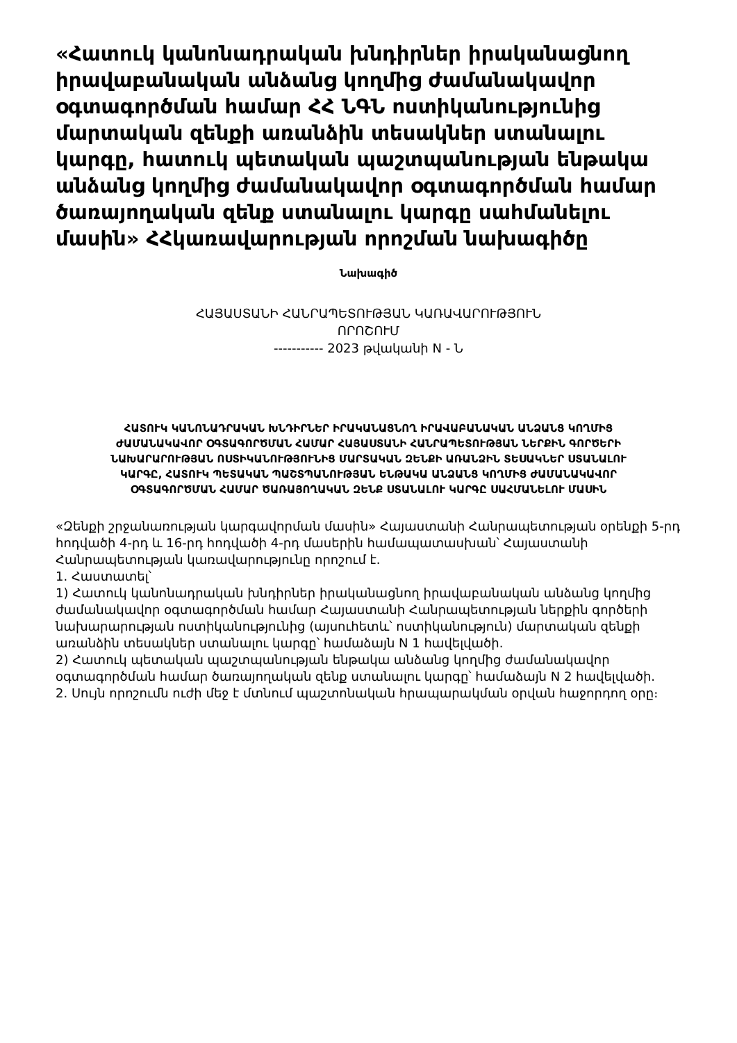«Հատուկ կանոնադրական խնդիրներ իրականացնող իրավաբանական անձանց կողմից ժամանակավոր օգտագործման համար ՀՀ ՆԳՆ ոստիկանությունից մարտական զենքի առանձին տեսակներ ստանալու կարգը, հատուկ պետական պաշտպանության ենթակա անձանց կողմից ժամանակավոր օգտագործման համար ծառայողական զենք ստանալու կարգը սահմանելու մասին» ՀՀկառավարության որոշման նախագիծը
Նախագիծ
ՀԱՅԱՍՏԱՆԻ ՀԱՆՐԱՊԵՏՈՒԹՅԱՆ ԿԱՌԱՎԱՐՈՒԹՅՈՒՆ
ՈՐՈՇՈՒՄ
----------- 2023 թվականի N - Ն
ՀԱՏՈՒԿ ԿԱՆՈՆԱԴՐԱԿԱՆ ԽՆԴԻՐՆԵՐ ԻՐԱԿԱՆԱՑՆՈՂ ԻՐԱՎԱԲԱՆԱԿԱՆ ԱՆՁԱՆՑ ԿՈՂՄԻՑ ԺԱՄԱՆԱԿԱՎՈՐ ՕԳՏԱԳՈՐԾՄԱՆ ՀԱՄԱՐ ՀԱՅԱՍՏԱՆԻ ՀԱՆՐԱՊԵՏՈՒԹՅԱՆ ՆԵՐՔԻՆ ԳՈՐԾԵՐԻ ՆԱԽԱՐԱՐՈՒԹՅԱՆ ՈՍՏԻԿԱՆՈՒԹՅՈՒՆԻՑ ՄԱՐՏԱԿԱՆ ԶԵՆՔԻ ԱՌԱՆՁԻՆ ՏԵՍԱԿՆԵՐ ՍՏԱՆԱԼՈՒ ԿԱՐԳԸ, ՀԱՏՈՒԿ ՊԵՏԱԿԱՆ ՊԱՇՏՊԱՆՈՒԹՅԱՆ ԵՆԹԱԿԱ ԱՆՁԱՆՑ ԿՈՂՄԻՑ ԺԱՄԱՆԱԿԱՎՈՐ ՕԳՏԱԳՈՐԾՄԱՆ ՀԱՄԱՐ ԾԱՌԱՅՈՂԱԿԱՆ ԶԵՆՔ ՍՏԱՆԱԼՈՒ ԿԱՐԳԸ ՍԱՀՄԱՆԵԼՈՒ ՄԱՍԻՆ
«Զենքի շրջանառության կարգավորման մասին» Հայաստանի Հանրապետության օրենքի 5-րդ հոդվածի 4-րդ և 16-րդ հոդվածի 4-րդ մասերին համապատասխան՝ Հայաստանի Հանրապետության կառավարությունը որոշում է.
1. Հաստատել՝
1) Հատուկ կանոնադրական խնդիրներ իրականացնող իրավաբանական անձանց կողմից ժամանակավոր օգտագործման համար Հայաստանի Հանրապետության ներքին գործերի նախարարության ոստիկանությունից (այսուհետև՝ ոստիկանություն) մարտական զենքի առանձին տեսակներ ստանալու կարգը՝ համաձայն N 1 հավելվածի.
2) Հատուկ պետական պաշտպանության ենթակա անձանց կողմից ժամանակավոր օգտագործման համար ծառայողական զենք ստանալու կարգը՝ համաձայն N 2 հավելվածի.
2. Սույն որոշումն ուժի մեջ է մտնում պաշտոնական հրապարակման օրվան հաջորդող օրը։